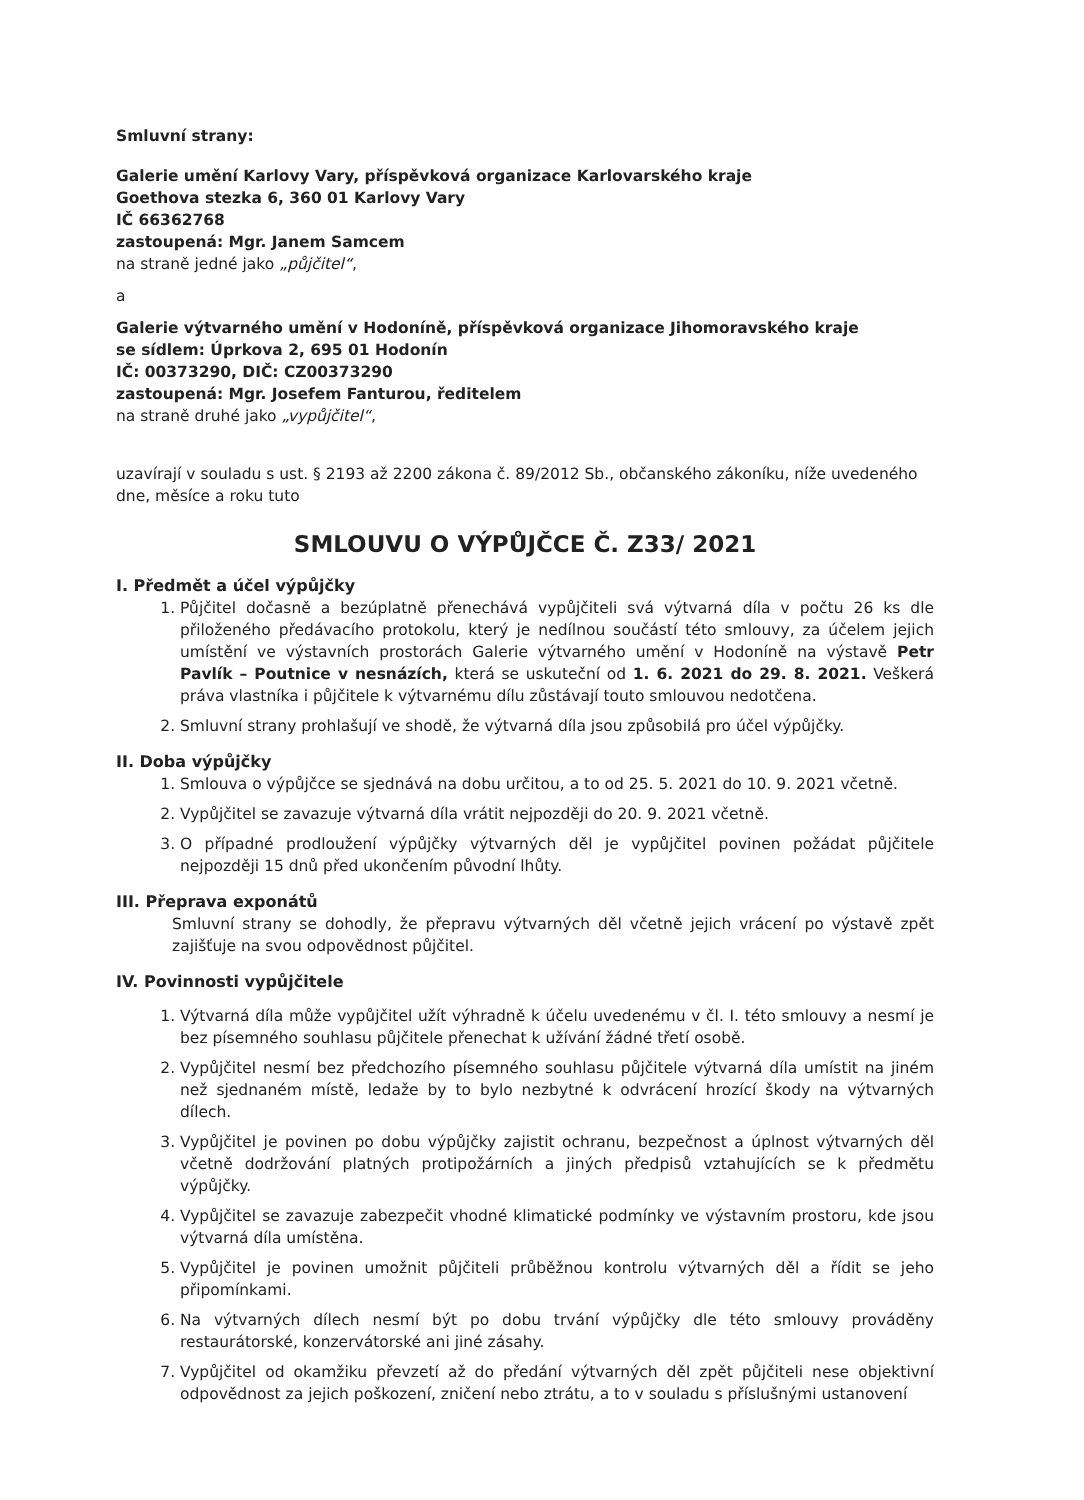Smluvní strany:
Galerie umění Karlovy Vary, příspěvková organizace Karlovarského kraje
Goethova stezka 6, 360 01 Karlovy Vary
IČ 66362768
zastoupená: Mgr. Janem Samcem
na straně jedné jako „půjčitel“,
a
Galerie výtvarného umění v Hodoníně, příspěvková organizace Jihomoravského kraje
se sídlem: Úprkova 2, 695 01 Hodonín
IČ: 00373290, DIČ: CZ00373290
zastoupená: Mgr. Josefem Fanturou, ředitelem
na straně druhé jako „vypůjčitel“,
uzavírají v souladu s ust. § 2193 až 2200 zákona č. 89/2012 Sb., občanského zákoníku, níže uvedeného dne, měsíce a roku tuto
SMLOUVU O VÝPŮJČCE Č. Z33/ 2021
I. Předmět a účel výpůjčky
1. Půjčitel dočasně a bezúplatně přenechává vypůjčiteli svá výtvarná díla v počtu 26 ks dle přiloženého předávacího protokolu, který je nedílnou součástí této smlouvy, za účelem jejich umístění ve výstavních prostorách Galerie výtvarného umění v Hodoníně na výstavě Petr Pavlík – Poutnice v nesnázích, která se uskuteční od 1. 6. 2021 do 29. 8. 2021. Veškerá práva vlastníka i půjčitele k výtvarnému dílu zůstávají touto smlouvou nedotčena.
2. Smluvní strany prohlašují ve shodě, že výtvarná díla jsou způsobilá pro účel výpůjčky.
II. Doba výpůjčky
1. Smlouva o výpůjčce se sjednává na dobu určitou, a to od 25. 5. 2021 do 10. 9. 2021 včetně.
2. Vypůjčitel se zavazuje výtvarná díla vrátit nejpozději do 20. 9. 2021 včetně.
3. O případné prodloužení výpůjčky výtvarných děl je vypůjčitel povinen požádat půjčitele nejpozději 15 dnů před ukončením původní lhůty.
III. Přeprava exponátů
Smluvní strany se dohodly, že přepravu výtvarných děl včetně jejich vrácení po výstavě zpět zajišťuje na svou odpovědnost půjčitel.
IV. Povinnosti vypůjčitele
1. Výtvarná díla může vypůjčitel užít výhradně k účelu uvedenému v čl. I. této smlouvy a nesmí je bez písemného souhlasu půjčitele přenechat k užívání žádné třetí osobě.
2. Vypůjčitel nesmí bez předchozího písemného souhlasu půjčitele výtvarná díla umístit na jiném než sjednaném místě, ledaže by to bylo nezbytné k odvrácení hrozící škody na výtvarných dílech.
3. Vypůjčitel je povinen po dobu výpůjčky zajistit ochranu, bezpečnost a úplnost výtvarných děl včetně dodržování platných protipožárních a jiných předpisů vztahujících se k předmětu výpůjčky.
4. Vypůjčitel se zavazuje zabezpečit vhodné klimatické podmínky ve výstavním prostoru, kde jsou výtvarná díla umístěna.
5. Vypůjčitel je povinen umožnit půjčiteli průběžnou kontrolu výtvarných děl a řídit se jeho připomínkami.
6. Na výtvarných dílech nesmí být po dobu trvání výpůjčky dle této smlouvy prováděny restaurátorské, konzervátorské ani jiné zásahy.
7. Vypůjčitel od okamžiku převzetí až do předání výtvarných děl zpět půjčiteli nese objektivní odpovědnost za jejich poškození, zničení nebo ztrátu, a to v souladu s příslušnými ustanovení